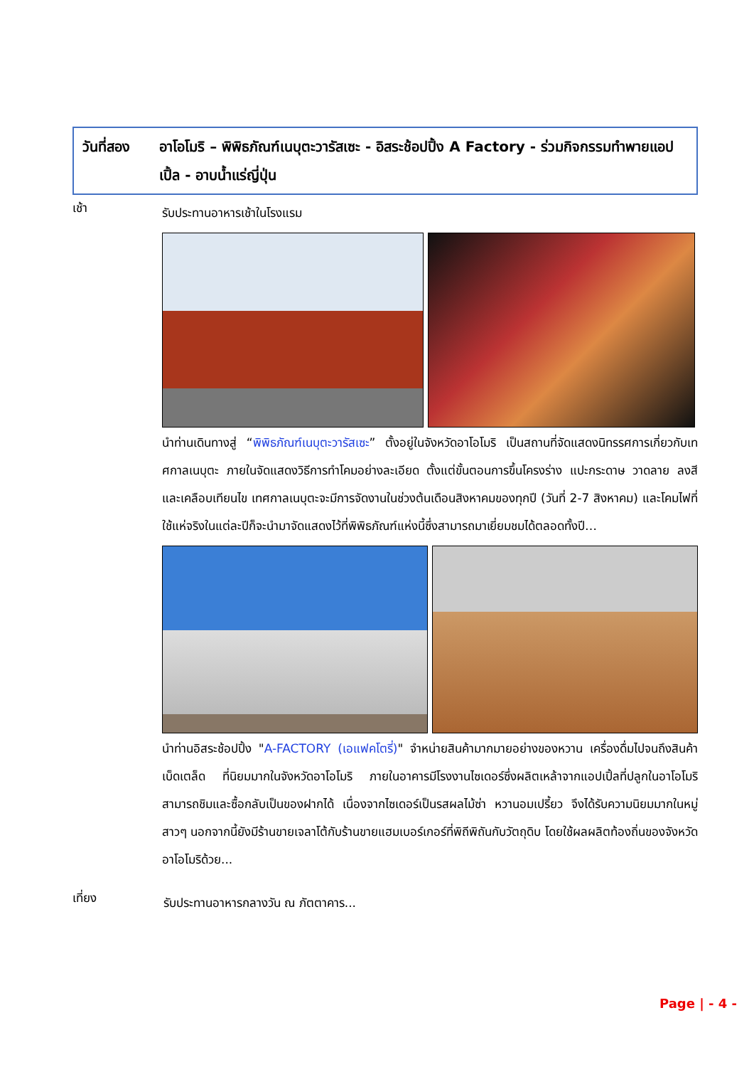วันที่สอง อาโอโมริ – พิพิธภัณฑ์เนบุตะวารัสเซะ - อิสระช้อปปิ้ง A Factory - ร่วมกิจกรรมทำพายแอปเปิ้ล - อาบน้ำแร่ญี่ปุ่น
เช้า
รับประทานอาหารเช้าในโรงแรม
นำท่านเดินทางสู่ “พิพิธภัณฑ์เนบุตะวารัสเซะ” ตั้งอยู่ในจังหวัดอาโอโมริ เป็นสถานที่จัดแสดงนิทรรศการเกี่ยวกับเทศกาลเนบุตะ ภายในจัดแสดงวิธีการทำโคมอย่างละเอียด ตั้งแต่ขั้นตอนการขึ้นโครงร่าง แปะกระดาษ วาดลาย ลงสี และเคลือบเทียนไข เทศกาลเนบุตะจะมีการจัดงานในช่วงต้นเดือนสิงหาคมของทุกปี (วันที่ 2-7 สิงหาคม) และโคมไฟที่ใช้แห่จริงในแต่ละปีก็จะนำมาจัดแสดงไว้ที่พิพิธภัณฑ์แห่งนี้ซึ่งสามารถมาเยี่ยมชมได้ตลอดทั้งปี…
นำท่านอิสระช้อปปิ้ง "A-FACTORY (เอแฟคโตรี่)" จำหน่ายสินค้ามากมายอย่างของหวาน เครื่องดื่มไปจนถึงสินค้าเบ็ดเตล็ด ที่นิยมมากในจังหวัดอาโอโมริ ภายในอาคารมีโรงงานไซเดอร์ซึ่งผลิตเหล้าจากแอปเปิ้ลที่ปลูกในอาโอโมริ สามารถชิมและซื้อกลับเป็นของฝากได้ เนื่องจากไซเดอร์เป็นรสผลไม้ซ่า หวานอมเปรี้ยว จึงได้รับความนิยมมากในหมู่สาวๆ นอกจากนี้ยังมีร้านขายเจลาโต้กับร้านขายแฮมเบอร์เกอร์ที่พิถีพิถันกับวัตถุดิบ โดยใช้ผลผลิตท้องถิ่นของจังหวัดอาโอโมริด้วย...
เที่ยง
รับประทานอาหารกลางวัน ณ ภัตตาคาร...
Page | - 4 -